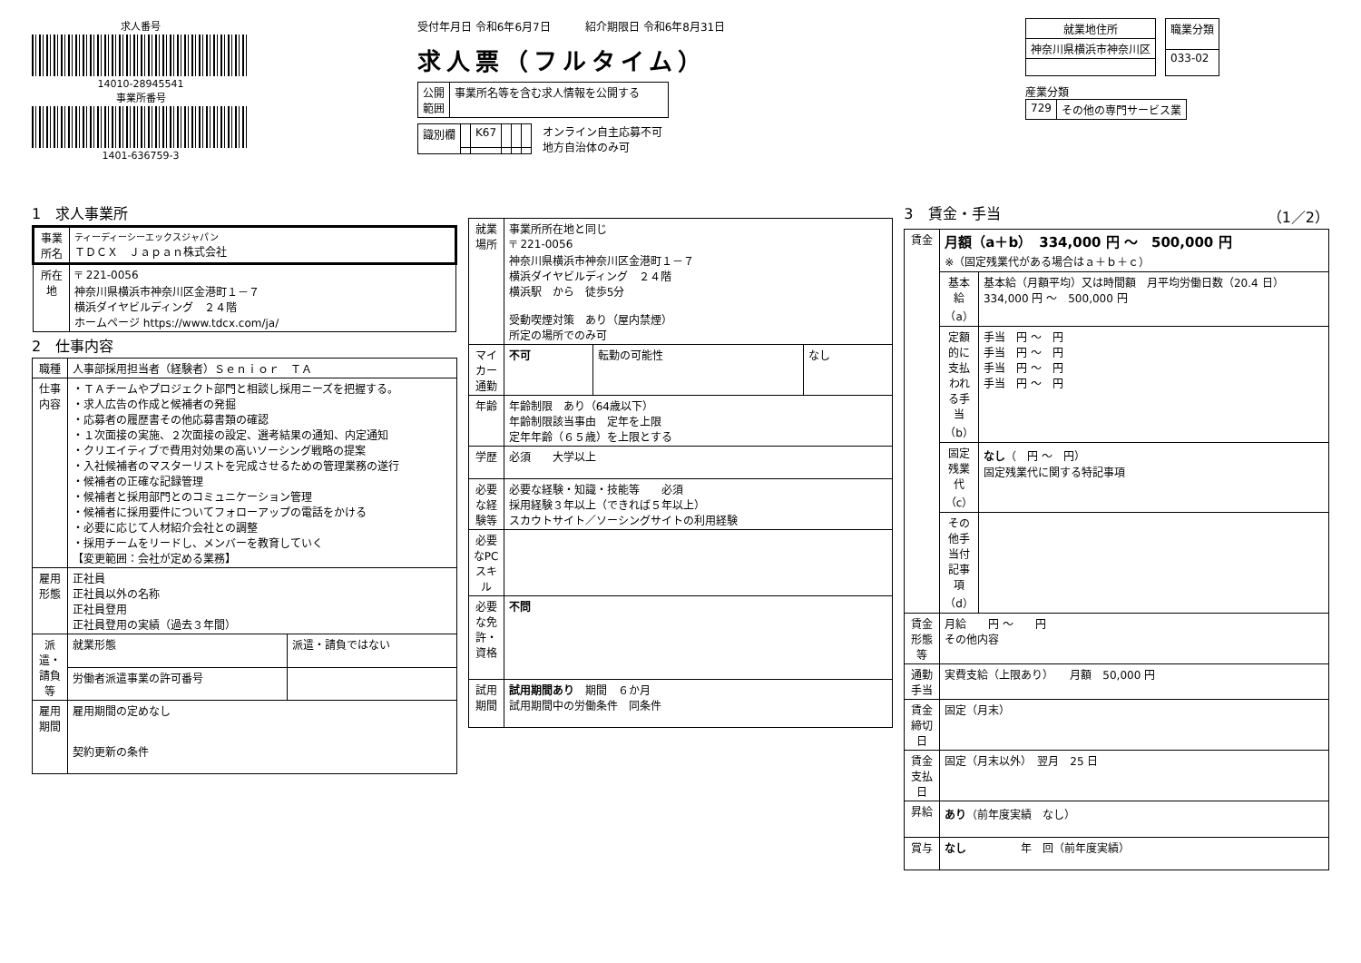求人番号
14010-28945541
事業所番号
1401-636759-3
受付年月日 令和6年6月7日 紹介期限日 令和6年8月31日
求人票（フルタイム）
| 公開 範囲 | 事業所名等を含む求人情報を公開する |
| 識別欄 | | K67 | | | |
オンライン自主応募不可
地方自治体のみ可
| 就業地住所 |
| --- |
| 神奈川県横浜市神奈川区 |
| 職業分類 |
| --- |
| 033-02 |
産業分類
| 729 | その他の専門サービス業 |
1　求人事業所
| 事業所名 | ティーディーシーエックスジャパン ＴＤＣＸ Ｊａｐａｎ株式会社 |
| 所在地 | 〒 221-0056 神奈川県横浜市神奈川区金港町１－７ 横浜ダイヤビルディング ２４階 ホームページ https://www.tdcx.com/ja/ |
2　仕事内容
| 職種 | 人事部採用担当者（経験者）Ｓｅｎｉｏｒ ＴＡ | |
| 仕事内容 | ・ＴＡチームやプロジェクト部門と相談し採用ニーズを把握する。 ・求人広告の作成と候補者の発掘 ・応募者の履歴書その他応募書類の確認 ・１次面接の実施、２次面接の設定、選考結果の通知、内定通知 ・クリエイティブで費用対効果の高いソーシング戦略の提案 ・入社候補者のマスターリストを完成させるための管理業務の遂行 ・候補者の正確な記録管理 ・候補者と採用部門とのコミュニケーション管理 ・候補者に採用要件についてフォローアップの電話をかける ・必要に応じて人材紹介会社との調整 ・採用チームをリードし、メンバーを教育していく 【変更範囲：会社が定める業務】 | |
| 雇用形態 | 正社員 正社員以外の名称 正社員登用 正社員登用の実績（過去３年間） | |
| 派遣・請負等 | 就業形態 | 派遣・請負ではない |
| | 労働者派遣事業の許可番号 | |
| 雇用期間 | 雇用期間の定めなし 契約更新の条件 | |
| 就業場所 | 事業所所在地と同じ 〒 221-0056 神奈川県横浜市神奈川区金港町１－７ 横浜ダイヤビルディング ２４階 横浜駅 から 徒歩5分 受動喫煙対策 あり（屋内禁煙） 所定の場所でのみ可 | | |
| マイカー通勤 | 不可 | 転勤の可能性 | なし |
| 年齢 | 年齢制限 あり（64歳以下） 年齢制限該当事由 定年を上限 定年年齢（６５歳）を上限とする | | |
| 学歴 | 必須 大学以上 | | |
| 必要な経験等 | 必要な経験・知識・技能等 必須 採用経験３年以上（できれば５年以上） スカウトサイト／ソーシングサイトの利用経験 | | |
| 必要なPCスキル | | | |
| 必要な免許・資格 | 不問 | | |
| 試用期間 | 試用期間あり 期間 ６か月 試用期間中の労働条件 同条件 | | |
3　賃金・手当 （1／2）
| 賃金 | 月額（a＋b） 334,000 円 ～ 500,000 円 ※（固定残業代がある場合はａ＋ｂ＋ｃ） | |
| | 基本給（a） | 基本給（月額平均）又は時間額 月平均労働日数（20.4 日） 334,000 円 ～ 500,000 円 |
| | 定額的に支払われる手当（b） | 手当 円 ～ 円 手当 円 ～ 円 手当 円 ～ 円 手当 円 ～ 円 |
| | 固定残業代（c） | なし （ 円 ～ 円） 固定残業代に関する特記事項 |
| | その他手当付記事項（d） | |
| 賃金形態等 | 月給 円 ～ 円 その他内容 | |
| 通勤手当 | 実費支給（上限あり） 月額 50,000 円 | |
| 賃金締切日 | 固定（月末） | |
| 賃金支払日 | 固定（月末以外） 翌月 25 日 | |
| 昇給 | あり （前年度実績 なし） | |
| 賞与 | なし 年 回（前年度実績） | |